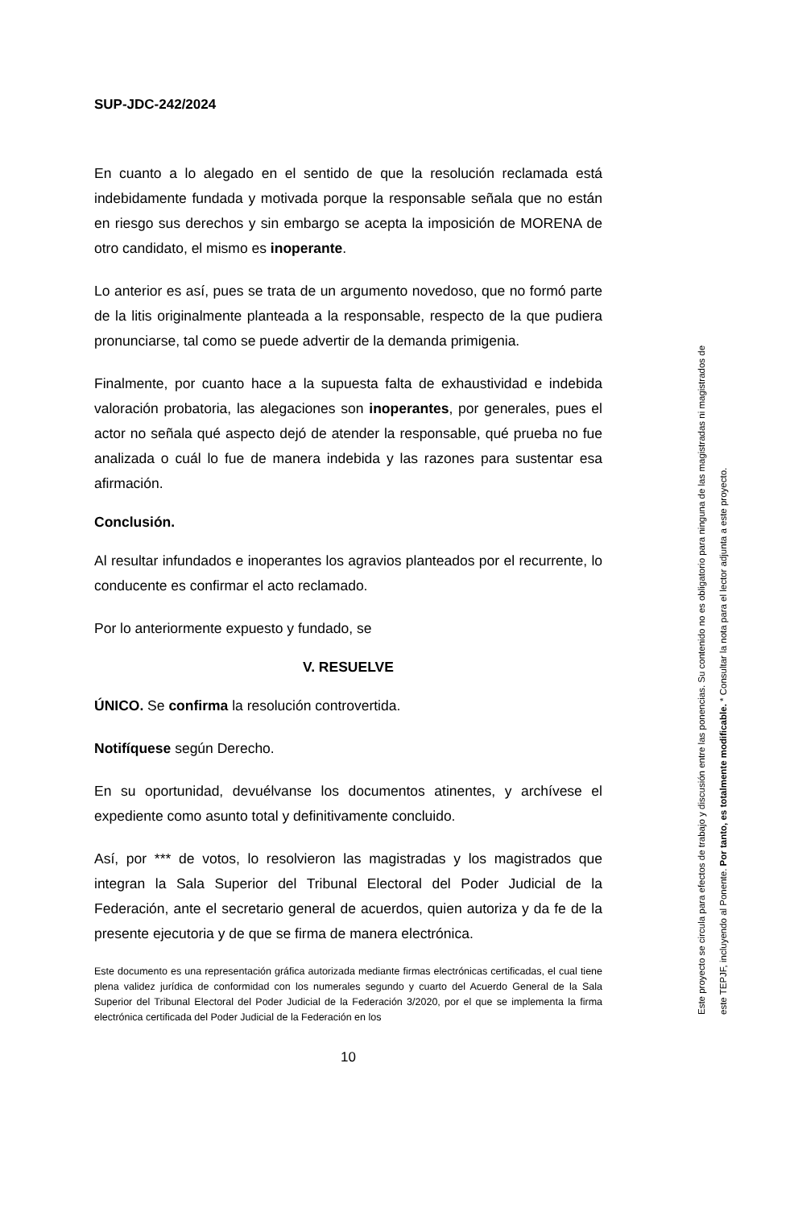SUP-JDC-242/2024
En cuanto a lo alegado en el sentido de que la resolución reclamada está indebidamente fundada y motivada porque la responsable señala que no están en riesgo sus derechos y sin embargo se acepta la imposición de MORENA de otro candidato, el mismo es inoperante.
Lo anterior es así, pues se trata de un argumento novedoso, que no formó parte de la litis originalmente planteada a la responsable, respecto de la que pudiera pronunciarse, tal como se puede advertir de la demanda primigenia.
Finalmente, por cuanto hace a la supuesta falta de exhaustividad e indebida valoración probatoria, las alegaciones son inoperantes, por generales, pues el actor no señala qué aspecto dejó de atender la responsable, qué prueba no fue analizada o cuál lo fue de manera indebida y las razones para sustentar esa afirmación.
Conclusión.
Al resultar infundados e inoperantes los agravios planteados por el recurrente, lo conducente es confirmar el acto reclamado.
Por lo anteriormente expuesto y fundado, se
V. RESUELVE
ÚNICO. Se confirma la resolución controvertida.
Notifíquese según Derecho.
En su oportunidad, devuélvanse los documentos atinentes, y archívese el expediente como asunto total y definitivamente concluido.
Así, por *** de votos, lo resolvieron las magistradas y los magistrados que integran la Sala Superior del Tribunal Electoral del Poder Judicial de la Federación, ante el secretario general de acuerdos, quien autoriza y da fe de la presente ejecutoria y de que se firma de manera electrónica.
Este documento es una representación gráfica autorizada mediante firmas electrónicas certificadas, el cual tiene plena validez jurídica de conformidad con los numerales segundo y cuarto del Acuerdo General de la Sala Superior del Tribunal Electoral del Poder Judicial de la Federación 3/2020, por el que se implementa la firma electrónica certificada del Poder Judicial de la Federación en los
10
Este proyecto se circula para efectos de trabajo y discusión entre las ponencias. Su contenido no es obligatorio para ninguna de las magistradas ni magistrados de
este TEPJF, incluyendo al Ponente. Por tanto, es totalmente modificable. * Consultar la nota para el lector adjunta a este proyecto.